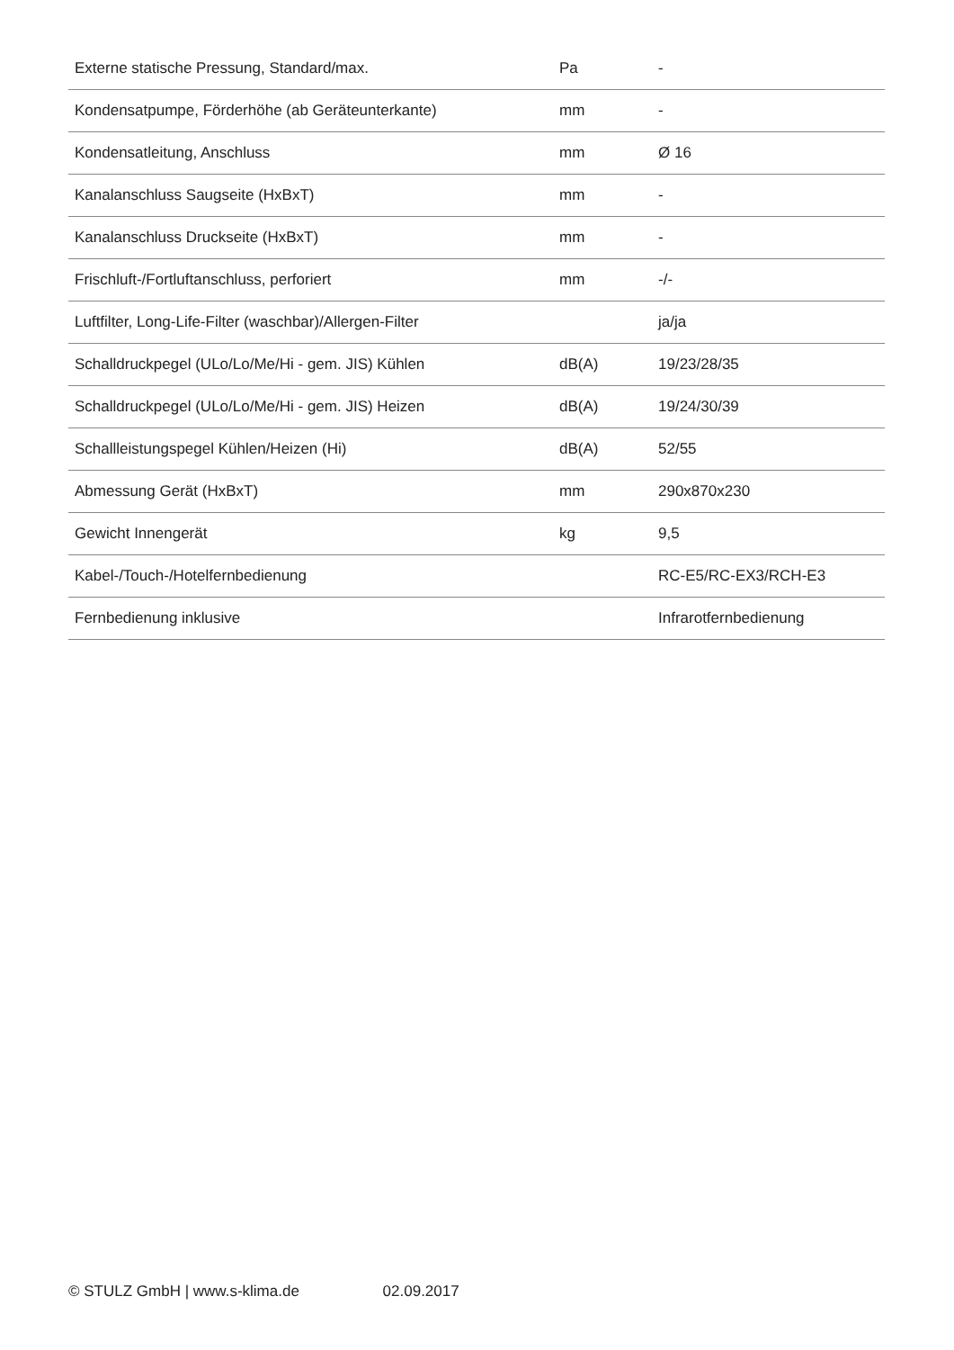| Externe statische Pressung, Standard/max. | Pa | - |
| Kondensatpumpe, Förderhöhe (ab Geräteunterkante) | mm | - |
| Kondensatleitung, Anschluss | mm | Ø 16 |
| Kanalanschluss Saugseite (HxBxT) | mm | - |
| Kanalanschluss Druckseite (HxBxT) | mm | - |
| Frischluft-/Fortluftanschluss, perforiert | mm | -/- |
| Luftfilter, Long-Life-Filter (waschbar)/Allergen-Filter | | ja/ja |
| Schalldruckpegel (ULo/Lo/Me/Hi - gem. JIS) Kühlen | dB(A) | 19/23/28/35 |
| Schalldruckpegel (ULo/Lo/Me/Hi - gem. JIS) Heizen | dB(A) | 19/24/30/39 |
| Schallleistungspegel Kühlen/Heizen (Hi) | dB(A) | 52/55 |
| Abmessung Gerät (HxBxT) | mm | 290x870x230 |
| Gewicht Innengerät | kg | 9,5 |
| Kabel-/Touch-/Hotelfernbedienung | | RC-E5/RC-EX3/RCH-E3 |
| Fernbedienung inklusive | | Infrarotfernbedienung |
© STULZ GmbH | www.s-klima.de 02.09.2017